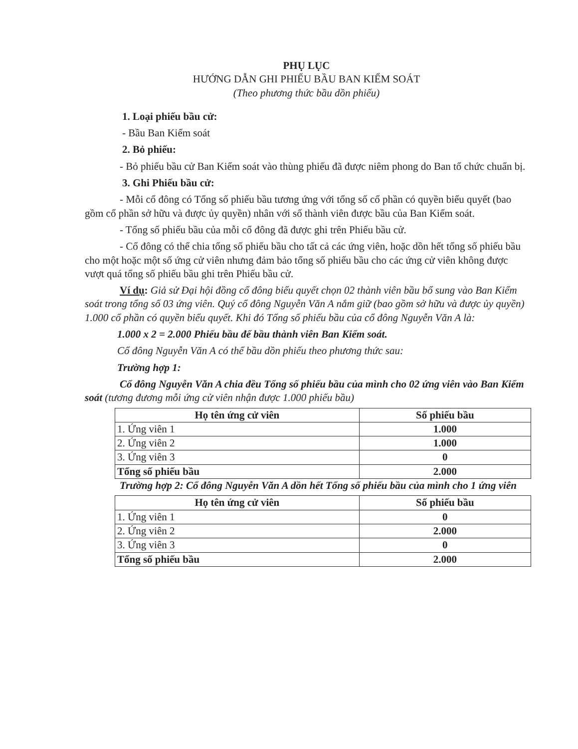PHỤ LỤC
HƯỚNG DẪN GHI PHIẾU BẦU BAN KIỂM SOÁT
(Theo phương thức bầu dồn phiếu)
1. Loại phiếu bầu cử:
- Bầu Ban Kiểm soát
2. Bỏ phiếu:
- Bỏ phiếu bầu cử Ban Kiểm soát vào thùng phiếu đã được niêm phong do Ban tổ chức chuẩn bị.
3. Ghi Phiếu bầu cử:
- Mỗi cổ đông có Tổng số phiếu bầu tương ứng với tổng số cổ phần có quyền biểu quyết (bao gồm cổ phần sở hữu và được ủy quyền) nhân với số thành viên được bầu của Ban Kiểm soát.
- Tổng số phiếu bầu của mỗi cổ đông đã được ghi trên Phiếu bầu cử.
- Cổ đông có thể chia tổng số phiếu bầu cho tất cả các ứng viên, hoặc dồn hết tổng số phiếu bầu cho một hoặc một số ứng cử viên nhưng đảm bảo tổng số phiếu bầu cho các ứng cử viên không được vượt quá tổng số phiếu bầu ghi trên Phiếu bầu cử.
Ví dụ: Giả sử Đại hội đồng cổ đông biểu quyết chọn 02 thành viên bầu bổ sung vào Ban Kiểm soát trong tổng số 03 ứng viên. Quý cổ đông Nguyễn Văn A nắm giữ (bao gồm sở hữu và được ủy quyền) 1.000 cổ phần có quyền biểu quyết. Khi đó Tổng số phiếu bầu của cổ đông Nguyễn Văn A là:
1.000 x 2 = 2.000 Phiếu bầu để bầu thành viên Ban Kiểm soát.
Cổ đông Nguyễn Văn A có thể bầu dồn phiếu theo phương thức sau:
Trường hợp 1:
Cổ đông Nguyễn Văn A chia đều Tổng số phiếu bầu của mình cho 02 ứng viên vào Ban Kiểm soát (tương đương mỗi ứng cử viên nhận được 1.000 phiếu bầu)
| Họ tên ứng cử viên | Số phiếu bầu |
| --- | --- |
| 1. Ứng viên 1 | 1.000 |
| 2. Ứng viên 2 | 1.000 |
| 3. Ứng viên 3 | 0 |
| Tổng số phiếu bầu | 2.000 |
Trường hợp 2: Cổ đông Nguyễn Văn A dồn hết Tổng số phiếu bầu của mình cho 1 ứng viên
| Họ tên ứng cử viên | Số phiếu bầu |
| --- | --- |
| 1. Ứng viên 1 | 0 |
| 2. Ứng viên 2 | 2.000 |
| 3. Ứng viên 3 | 0 |
| Tổng số phiếu bầu | 2.000 |